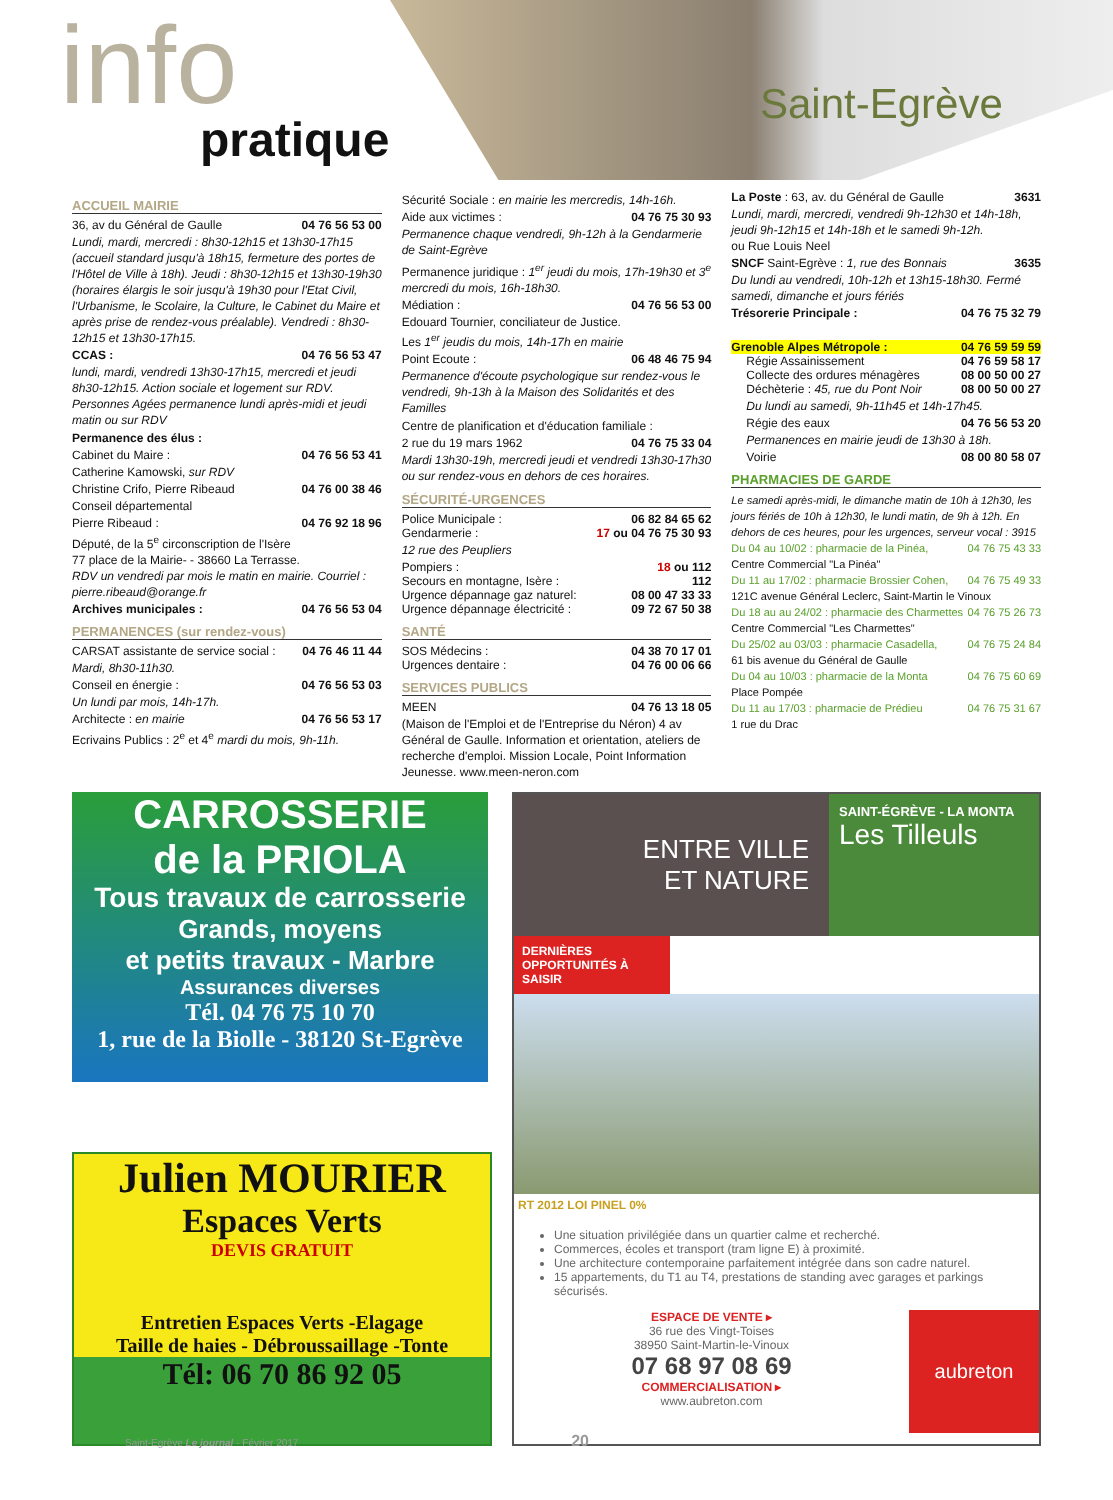info
pratique
Saint-Egrève
ACCUEIL MAIRIE
36, av du Général de Gaulle 04 76 56 53 00
Lundi, mardi, mercredi : 8h30-12h15 et 13h30-17h15 (accueil standard jusqu'à 18h15, fermeture des portes de l'Hôtel de Ville à 18h). Jeudi : 8h30-12h15 et 13h30-19h30 (horaires élargis le soir jusqu'à 19h30 pour l'Etat Civil, l'Urbanisme, le Scolaire, la Culture, le Cabinet du Maire et après prise de rendez-vous préalable). Vendredi : 8h30-12h15 et 13h30-17h15.
CCAS : 04 76 56 53 47
lundi, mardi, vendredi 13h30-17h15, mercredi et jeudi 8h30-12h15. Action sociale et logement sur RDV. Personnes Agées permanence lundi après-midi et jeudi matin ou sur RDV
Permanence des élus :
Cabinet du Maire : 04 76 56 53 41
Catherine Kamowski, sur RDV
Christine Crifo, Pierre Ribeaud 04 76 00 38 46
Conseil départemental
Pierre Ribeaud : 04 76 92 18 96
Député, de la 5<sup>e</sup> circonscription de l'Isère
77 place de la Mairie- - 38660 La Terrasse.
RDV un vendredi par mois le matin en mairie. Courriel : pierre.ribeaud@orange.fr
Archives municipales : 04 76 56 53 04
PERMANENCES (sur rendez-vous)
CARSAT assistante de service social : 04 76 46 11 44
Mardi, 8h30-11h30.
Conseil en énergie : 04 76 56 53 03
Un lundi par mois, 14h-17h.
Architecte : en mairie 04 76 56 53 17
Ecrivains Publics : 2<sup>e</sup> et 4<sup>e</sup> mardi du mois, 9h-11h.
Sécurité Sociale : en mairie les mercredis, 14h-16h.
Aide aux victimes : 04 76 75 30 93
Permanence chaque vendredi, 9h-12h à la Gendarmerie de Saint-Egrève
Permanence juridique : 1<sup>er</sup> jeudi du mois, 17h-19h30 et 3<sup>e</sup> mercredi du mois, 16h-18h30.
Médiation : 04 76 56 53 00
Edouard Tournier, conciliateur de Justice.
Les 1<sup>er</sup> jeudis du mois, 14h-17h en mairie
Point Ecoute : 06 48 46 75 94
Permanence d'écoute psychologique sur rendez-vous le vendredi, 9h-13h à la Maison des Solidarités et des Familles
Centre de planification et d'éducation familiale :
2 rue du 19 mars 1962 04 76 75 33 04
Mardi 13h30-19h, mercredi jeudi et vendredi 13h30-17h30 ou sur rendez-vous en dehors de ces horaires.
SÉCURITÉ-URGENCES
Police Municipale : 06 82 84 65 62
Gendarmerie : 17 ou 04 76 75 30 93
12 rue des Peupliers
Pompiers : 18 ou 112
Secours en montagne, Isère : 112
Urgence dépannage gaz naturel: 08 00 47 33 33
Urgence dépannage électricité : 09 72 67 50 38
SANTÉ
SOS Médecins : 04 38 70 17 01
Urgences dentaire : 04 76 00 06 66
SERVICES PUBLICS
MEEN 04 76 13 18 05
(Maison de l'Emploi et de l'Entreprise du Néron) 4 av Général de Gaulle. Information et orientation, ateliers de recherche d'emploi. Mission Locale, Point Information Jeunesse. www.meen-neron.com
La Poste : 63, av. du Général de Gaulle 3631
Lundi, mardi, mercredi, vendredi 9h-12h30 et 14h-18h, jeudi 9h-12h15 et 14h-18h et le samedi 9h-12h.
ou Rue Louis Neel
SNCF Saint-Egrève : 1, rue des Bonnais 3635
Du lundi au vendredi, 10h-12h et 13h15-18h30. Fermé samedi, dimanche et jours fériés
Trésorerie Principale : 04 76 75 32 79
Grenoble Alpes Métropole : 04 76 59 59 59
Régie Assainissement 04 76 59 58 17
Collecte des ordures ménagères 08 00 50 00 27
Déchèterie : 45, rue du Pont Noir 08 00 50 00 27
Du lundi au samedi, 9h-11h45 et 14h-17h45.
Régie des eaux 04 76 56 53 20
Permanences en mairie jeudi de 13h30 à 18h.
Voirie 08 00 80 58 07
PHARMACIES DE GARDE
Le samedi après-midi, le dimanche matin de 10h à 12h30, les jours fériés de 10h à 12h30, le lundi matin, de 9h à 12h. En dehors de ces heures, pour les urgences, serveur vocal : 3915
Du 04 au 10/02 : pharmacie de la Pinéa, 04 76 75 43 33
Centre Commercial "La Pinéa"
Du 11 au 17/02 : pharmacie Brossier Cohen, 04 76 75 49 33
121C avenue Général Leclerc, Saint-Martin le Vinoux
Du 18 au au 24/02 : pharmacie des Charmettes 04 76 75 26 73
Centre Commercial "Les Charmettes"
Du 25/02 au 03/03 : pharmacie Casadella, 04 76 75 24 84
61 bis avenue du Général de Gaulle
Du 04 au 10/03 : pharmacie de la Monta 04 76 75 60 69
Place Pompée
Du 11 au 17/03 : pharmacie de Prédieu 04 76 75 31 67
1 rue du Drac
CARROSSERIE
de la PRIOLA
Tous travaux de carrosserie
Grands, moyens
et petits travaux - Marbre
Assurances diverses
Tél. 04 76 75 10 70
1, rue de la Biolle - 38120 St-Egrève
Julien MOURIER
Espaces Verts
DEVIS GRATUIT
Entretien Espaces Verts -Elagage
Taille de haies - Débroussaillage -Tonte
Tél: 06 70 86 92 05
ENTRE VILLE
ET NATURE
SAINT-ÉGRÈVE - LA MONTA
Les Tilleuls
DERNIÈRES OPPORTUNITÉS À SAISIR
RT 2012 LOI PINEL 0%
Une situation privilégiée dans un quartier calme et recherché.
Commerces, écoles et transport (tram ligne E) à proximité.
Une architecture contemporaine parfaitement intégrée dans son cadre naturel.
15 appartements, du T1 au T4, prestations de standing avec garages et parkings sécurisés.
ESPACE DE VENTE ▸
36 rue des Vingt-Toises
38950 Saint-Martin-le-Vinoux
07 68 97 08 69
COMMERCIALISATION ▸
www.aubreton.com
aubreton
Saint-Egrève Le journal - Février 2017 20